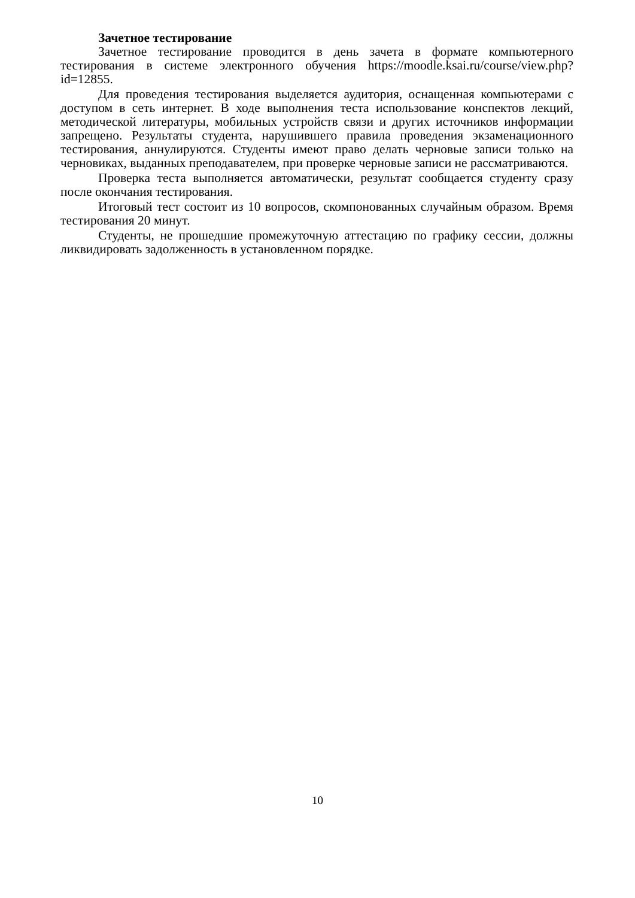Зачетное тестирование
Зачетное тестирование проводится в день зачета в формате компьютерного тестирования в системе электронного обучения https://moodle.ksai.ru/course/view.php?id=12855.
Для проведения тестирования выделяется аудитория, оснащенная компьютерами с доступом в сеть интернет. В ходе выполнения теста использование конспектов лекций, методической литературы, мобильных устройств связи и других источников информации запрещено. Результаты студента, нарушившего правила проведения экзаменационного тестирования, аннулируются. Студенты имеют право делать черновые записи только на черновиках, выданных преподавателем, при проверке черновые записи не рассматриваются.
Проверка теста выполняется автоматически, результат сообщается студенту сразу после окончания тестирования.
Итоговый тест состоит из 10 вопросов, скомпонованных случайным образом. Время тестирования 20 минут.
Студенты, не прошедшие промежуточную аттестацию по графику сессии, должны ликвидировать задолженность в установленном порядке.
10